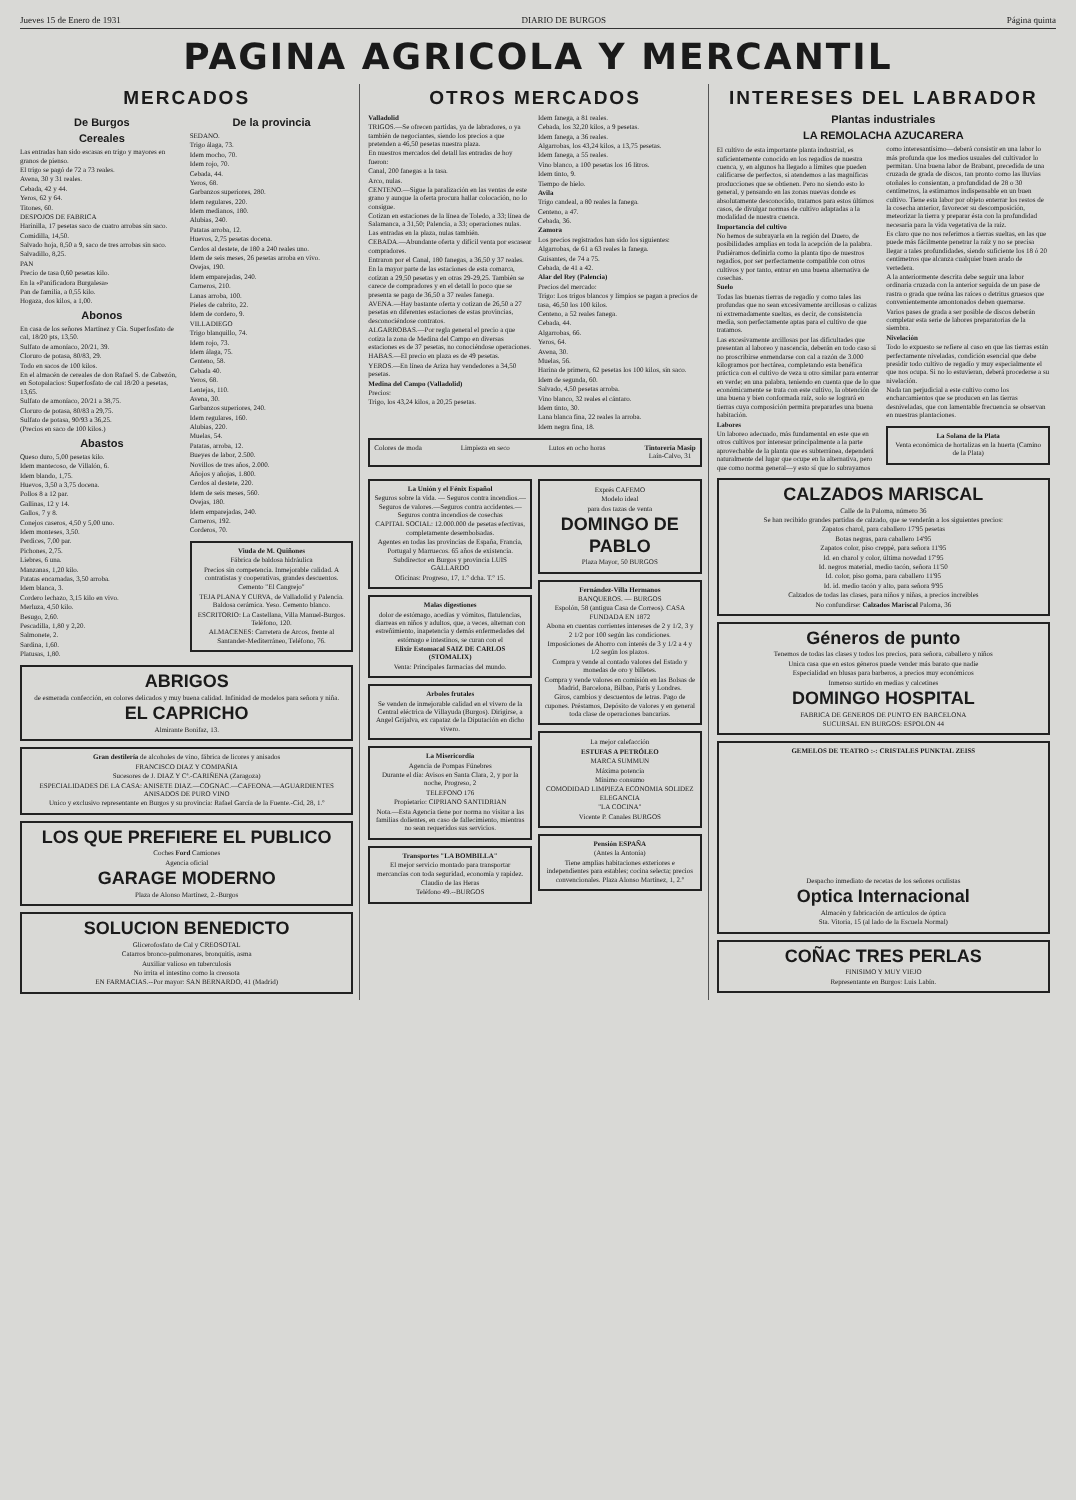Jueves 15 de Enero de 1931 DIARIO DE BURGOS Página quinta
PAGINA AGRICOLA Y MERCANTIL
MERCADOS
De Burgos
Cereales
Las entradas han sido escasas en trigo y mayores en granos de pienso.
El trigo se pagó de 72 a 73 reales.
Avena, 30 y 31 reales.
Cebada, 42 y 44.
Yeros, 62 y 64.
Titones, 60.
DESPOJOS DE FABRICA
Harinilla, 17 pesetas saco de cuatro arrobas sin saco.
Comidilla, 14,50.
Salvado hoja, 8,50 a 9, saco de tres arrobas sin saco.
Salvadillo, 8,25.
PAN
Precio de tasa 0,60 pesetas kilo.
En la «Panificadora Burgalesa»
Pan de familia, a 0,55 kilo.
Hogaza, dos kilos, a 1,00.
Abonos
En casa de los señores Martínez y Cía. Superfosfato de cal, 18/20 pts, 13,50.
Sulfato de amoníaco, 20/21, 39.
Cloruro de potasa, 80/83, 29.
Todo en sacos de 100 kilos.
En el almacén de cereales de don Rafael S. de Cabezón, en Sotopalacios: Superfosfato de cal 18/20 a pesetas, 13,65.
Sulfato de amoníaco, 20/21 a 38,75.
Cloruro de potasa, 80/83 a 29,75.
Sulfato de potasa, 90/93 a 36,25.
(Precios en saco de 100 kilos.)
Abastos
Queso duro, 5,00 pesetas kilo.
Idem mantecoso, de Villalón, 6.
Idem blando, 1,75.
Huevos, 3,50 a 3,75 docena.
Pollos 8 a 12 par.
Gallinas, 12 y 14.
Gallos, 7 y 8.
Conejos caseros, 4,50 y 5,00 uno.
Idem monteses, 3,50.
Perdices, 7,00 par.
Pichones, 2,75.
Liebres, 6 una.
Manzanas, 1,20 kilo.
Patatas encarnadas, 3,50 arroba.
Idem blanca, 3.
Cordero lechazo, 3,15 kilo en vivo.
Merluza, 4,50 kilo.
Besugo, 2,60.
Pescadilla, 1,80 y 2,20.
Salmonete, 2.
Sardina, 1,60.
Platusas, 1,80.
De la provincia
SEDANO.
Trigo álaga, 73.
Idem mocho, 70.
Idem rojo, 70.
Cebada, 44.
Yeros, 68.
Garbanzos superiores, 280.
Idem regulares, 220.
Idem medianos, 180.
Alubias, 240.
Patatas arroba, 12.
Huevos, 2,75 pesetas docena.
Cerdos al destete, de 180 a 240 reales uno.
Idem de seis meses, 26 pesetas arroba en vivo.
Ovejas, 190.
Idem emparejadas, 240.
Carneros, 210.
Lanas arroba, 100.
Pieles de cabrito, 22.
Idem de cordero, 9.
VILLADIEGO
Trigo blanquillo, 74.
Idem rojo, 73.
Idem álaga, 75.
Centeno, 58.
Cebada 40.
Yeros, 68.
Lentejas, 110.
Avena, 30.
Garbanzos superiores, 240.
Idem regulares, 160.
Alubias, 220.
Muelas, 54.
Patatas, arroba, 12.
Bueyes de labor, 2.500.
Novillos de tres años, 2.000.
Añojos y añojas, 1.800.
Cerdos al destete, 220.
Idem de seis meses, 560.
Ovejas, 180.
Idem emparejadas, 240.
Carneros, 192.
Corderos, 70.
Viuda de M. Quiñones
Fábrica de baldosa hidráulica
Precios sin competencia. Inmejorable calidad. A contratistas y cooperativas, grandes descuentos.
Cemento "El Cangrejo"
TEJA PLANA Y CURVA, de Valladolid y Palencia. Baldosa cerámica. Yeso. Cemento blanco.
ESCRITORIO: La Castellana, Villa Manuel-Burgos. Teléfono, 120.
ALMACENES: Carretera de Arcos, frente al Santander-Mediterráneo, Teléfono, 76.
ABRIGOS
de esmerada confección, en colores delicados y muy buena calidad. Infinidad de modelos para señora y niña.
EL CAPRICHO
Almirante Bonifaz, 13.
Gran destilería de alcoholes de vino, fábrica de licores y anisados
FRANCISCO DIAZ Y COMPAÑIA
Sucesores de J. DIAZ Y Cª.-CARIÑENA (Zaragoza)
ESPECIALIDADES DE LA CASA: ANISETE DIAZ.—COGNAC.—CAFEONA.—AGUARDIENTES ANISADOS DE PURO VINO
Unico y exclusivo representante en Burgos y su provincia: Rafael García de la Fuente.-Cid, 28, 1.º
LOS QUE PREFIERE EL PUBLICO
Coches Ford Camiones
Agencia oficial
GARAGE MODERNO
Plaza de Alonso Martínez, 2.-Burgos
SOLUCION BENEDICTO
Glicerofosfato de Cal y CREOSOTAL
Catarros bronco-pulmonares, bronquitis, asma
Auxiliar valioso en tuberculosis
No irrita el intestino como la creosota
EN FARMACIAS.--Por mayor: SAN BERNARDO, 41 (Madrid)
OTROS MERCADOS
Valladolid
TRIGOS.—Se ofrecen partidas, ya de labradores, o ya también de negociantes, siendo los precios a que pretenden a 46,50 pesetas nuestra plaza.
En nuestros mercados del detall las entradas de hoy fueron:
Canal, 200 fanegas a la tasa.
Arco, nulas.
CENTENO.—Sigue la paralización en las ventas de este grano y aunque la oferta procura hallar colocación, no lo consigue.
Cotizan en estaciones de la línea de Toledo, a 33; línea de Salamanca, a 31,50; Palencia, a 33; operaciones nulas. Las entradas en la plaza, nulas también.
CEBADA.—Abundante oferta y difícil venta por escasear compradores.
Entraron por el Canal, 180 fanegas, a 36,50 y 37 reales.
En la mayor parte de las estaciones de esta comarca, cotizan a 29,50 pesetas y en otras 29-29,25. También se carece de compradores y en el detall lo poco que se presenta se paga de 36,50 a 37 reales fanega.
AVENA.—Hay bastante oferta y cotizan de 26,50 a 27 pesetas en diferentes estaciones de estas provincias, desconociéndose contratos.
ALGARROBAS.—Por regla general el precio a que cotiza la zona de Medina del Campo en diversas estaciones es de 37 pesetas, no conociéndose operaciones.
HABAS.—El precio en plaza es de 49 pesetas.
YEROS.—En línea de Ariza hay vendedores a 34,50 pesetas.
Medina del Campo (Valladolid)
Precios:
Trigo, los 43,24 kilos, a 20,25 pesetas.
Idem fanega, a 81 reales.
Cebada, los 32,20 kilos, a 9 pesetas.
Idem fanega, a 36 reales.
Algarrobas, los 43,24 kilos, a 13,75 pesetas.
Idem fanega, a 55 reales.
Vino blanco, a 100 pesetas los 16 litros.
Idem tinto, 9.
Tiempo de hielo.
Avila
Trigo candeal, a 80 reales la fanega.
Centeno, a 47.
Cebada, 36.
Zamora
Los precios registrados han sido los siguientes:
Algarrobas, de 61 a 63 reales la fanega.
Guisantes, de 74 a 75.
Cebada, de 41 a 42.
Alar del Rey (Palencia)
Precios del mercado:
Trigo: Los trigos blancos y limpios se pagan a precios de tasa, 46,50 los 100 kilos.
Centeno, a 52 reales fanega.
Cebada, 44.
Algarrobas, 66.
Yeros, 64.
Avena, 30.
Muelas, 56.
Harina de primera, 62 pesetas los 100 kilos, sin saco.
Idem de segunda, 60.
Salvado, 4,50 pesetas arroba.
Vino blanco, 32 reales el cántaro.
Idem tinto, 30.
Lana blanca fina, 22 reales la arroba.
Idem negra fina, 18.
Colores de moda Limpieza en seco Lutos en ocho horas Tintorería Masip
Laín-Calvo, 31
La Unión y el Fénix Español
Seguros sobre la vida. — Seguros contra incendios.—Seguros de valores.—Seguros contra accidentes.—Seguros contra incendios de cosechas
CAPITAL SOCIAL: 12.000.000 de pesetas efectivas, completamente desembolsadas.
Agentes en todas las provincias de España, Francia, Portugal y Marruecos. 65 años de existencia.
Subdirector en Burgos y provincia LUIS GALLARDO
Oficinas: Progreso, 17, 1.º dcha. T.º 15.
Malas digestiones
dolor de estómago, acedías y vómitos, flatulencias, diarreas en niños y adultos, que, a veces, alternan con estreñimiento, inapetencia y demás enfermedades del estómago e intestinos, se curan con el
Elixir Estomacal SAIZ DE CARLOS (STOMALIX)
Venta: Principales farmacias del mundo.
Arboles frutales
Se venden de inmejorable calidad en el vivero de la Central eléctrica de Villayuda (Burgos). Dirigirse, a Angel Grijalva, ex capataz de la Diputación en dicho vivero.
La Misericordia
Agencia de Pompas Fúnebres
Durante el día: Avisos en Santa Clara, 2, y por la noche, Progreso, 2
TELEFONO 176
Propietario: CIPRIANO SANTIDRIAN
Nota.—Esta Agencia tiene por norma no visitar a las familias dolientes, en caso de fallecimiento, mientras no sean requeridos sus servicios.
Transportes "LA BOMBILLA"
El mejor servicio montado para transportar mercancías con toda seguridad, economía y rapidez.
Claudio de las Heras
Teléfono 49.--BURGOS
Exprés CAFEMO
Modelo ideal
para dos tazas de venta
DOMINGO DE PABLO
Plaza Mayor, 50 BURGOS
Fernández-Villa Hermanos
BANQUEROS. — BURGOS
Espolón, 58 (antigua Casa de Correos). CASA FUNDADA EN 1872
Abona en cuentas corrientes intereses de 2 y 1/2, 3 y 2 1/2 por 100 según las condiciones.
Imposiciones de Ahorro con interés de 3 y 1/2 a 4 y 1/2 según los plazos.
Compra y vende al contado valores del Estado y monedas de oro y billetes.
Compra y vende valores en comisión en las Bolsas de Madrid, Barcelona, Bilbao, París y Londres.
Giros, cambios y descuentos de letras. Pago de cupones. Préstamos, Depósito de valores y en general toda clase de operaciones bancarias.
La mejor calefacción
ESTUFAS A PETRÓLEO
MARCA SUMMUN
Máxima potencia
Mínimo consumo
COMODIDAD LIMPIEZA ECONOMIA SOLIDEZ ELEGANCIA
"LA COCINA"
Vicente P. Canales BURGOS
Pensión ESPAÑA
(Antes la Antonia)
Tiene amplias habitaciones exteriores e independientes para estables; cocina selecta; precios convencionales. Plaza Alonso Martínez, 1, 2.º
INTERESES DEL LABRADOR
Plantas industriales
LA REMOLACHA AZUCARERA
El cultivo de esta importante planta industrial, es suficientemente conocido en los regadíos de nuestra cuenca, y, en algunos ha llegado a límites que pueden calificarse de perfectos, si atendemos a las magníficas producciones que se obtienen. Pero no siendo esto lo general, y pensando en las zonas nuevas donde es absolutamente desconocido, tratamos para estos últimos casos, de divulgar normas de cultivo adaptadas a la modalidad de nuestra cuenca.
Importancia del cultivo
No hemos de subrayarla en la región del Duero, de posibilidades amplias en toda la acepción de la palabra. Pudiéramos definirla como la planta tipo de nuestros regadíos, por ser perfectamente compatible con otros cultivos y por tanto, entrar en una buena alternativa de cosechas.
Suelo
Todas las buenas tierras de regadío y como tales las profundas que no sean excesivamente arcillosas o calizas ni extremadamente sueltas, es decir, de consistencia media, son perfectamente aptas para el cultivo de que tratamos.
Las excesivamente arcillosas por las dificultades que presentan al laboreo y nascencia, deberán en todo caso si no proscribirse enmendarse con cal a razón de 3.000 kilogramos por hectárea, completando esta benéfica práctica con el cultivo de veza u otro similar para enterrar en verde; en una palabra, teniendo en cuenta que de lo que económicamente se trata con este cultivo, la obtención de una buena y bien conformada raíz, solo se logrará en tierras cuya composición permita prepararles una buena habitación.
Labores
Un laboreo adecuado, más fundamental en este que en otros cultivos por interesar principalmente a la parte aprovechable de la planta que es subterránea, dependerá naturalmente del lugar que ocupe en la alternativa, pero que como norma general—y esto sí que lo subrayamos como interesantísimo—deberá consistir en una labor lo más profunda que los medios usuales del cultivador lo permitan. Una buena labor de Brabant, precedida de una cruzada de grada de discos, tan pronto como las lluvias otoñales lo consientan, a profundidad de 28 o 30 centímetros, la estimamos indispensable en un buen cultivo. Tiene esta labor por objeto enterrar los restos de la cosecha anterior, favorecer su descomposición, meteorizar la tierra y preparar ésta con la profundidad necesaria para la vida vegetativa de la raíz.
Es claro que no nos referimos a tierras sueltas, en las que puede más fácilmente penetrar la raíz y no se precisa llegar a tales profundidades, siendo suficiente los 18 ó 20 centímetros que alcanza cualquier buen arado de vertedera.
A la anteriormente descrita debe seguir una labor ordinaria cruzada con la anterior seguida de un pase de rastra o grada que reúna las raíces o detritus gruesos que convenientemente amontonados deben quemarse.
Varios pases de grada a ser posible de discos deberán completar esta serie de labores preparatorias de la siembra.
Nivelación
Todo lo expuesto se refiere al caso en que las tierras están perfectamente niveladas, condición esencial que debe presidir todo cultivo de regadío y muy especialmente el que nos ocupa. Si no lo estuvieran, deberá procederse a su nivelación.
Nada tan perjudicial a este cultivo como los encharcamientos que se producen en las tierras desniveladas, que con lamentable frecuencia se observan en nuestras plantaciones.
La Solana de la Plata
Venta económica de hortalizas en la huerta (Camino de la Plata)
CALZADOS MARISCAL
Calle de la Paloma, número 36
Se han recibido grandes partidas de calzado, que se venderán a los siguientes precios:
Zapatos charol, para caballero 17'95 pesetas
Botas negras, para caballero 14'95
Zapatos color, piso creppé, para señora 11'95
Id. en charol y color, última novedad 17'95
Id. negros material, medio tacón, señora 11'50
Id. color, piso goma, para caballero 11'95
Id. id. medio tacón y alto, para señora 9'95
Calzados de todas las clases, para niños y niñas, a precios increíbles
No confundirse: Calzados Mariscal Paloma, 36
Géneros de punto
Tenemos de todas las clases y todos los precios, para señora, caballero y niños
Unica casa que en estos géneros puede vender más barato que nadie
Especialidad en blusas para barberos, a precios muy económicos
Inmenso surtido en medias y calcetines
DOMINGO HOSPITAL
FABRICA DE GENEROS DE PUNTO EN BARCELONA
SUCURSAL EN BURGOS: ESPOLON 44
GEMELOS DE TEATRO :-: CRISTALES PUNKTAL ZEISS
Despacho inmediato de recetas de los señores oculistas
Optica Internacional
Almacén y fabricación de artículos de óptica
Sta. Vitoria, 15 (al lado de la Escuela Normal)
COÑAC TRES PERLAS
FINISIMO Y MUY VIEJO
Representante en Burgos: Luis Labín.